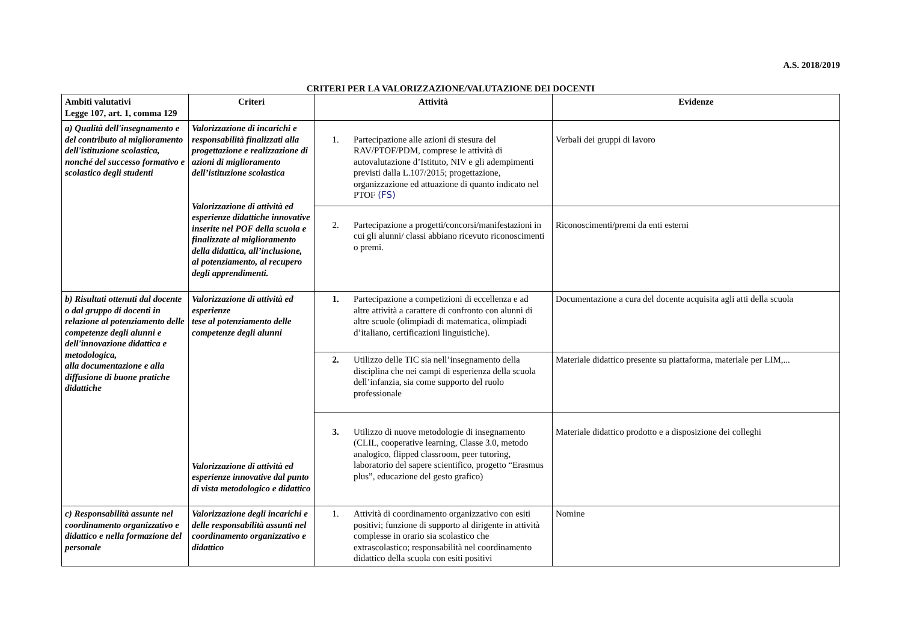A.S. 2018/2019
CRITERI PER LA VALORIZZAZIONE/VALUTAZIONE DEI DOCENTI
| Ambiti valutativi Legge 107, art. 1, comma 129 | Criteri | Attività | Evidenze |
| --- | --- | --- | --- |
| a) Qualità dell'insegnamento e del contributo al miglioramento dell'istituzione scolastica, nonché del successo formativo e scolastico degli studenti | Valorizzazione di incarichi e responsabilità finalizzati alla progettazione e realizzazione di azioni di miglioramento dell’istituzione scolastica Valorizzazione di attività ed esperienze didattiche innovative inserite nel POF della scuola e finalizzate al miglioramento della didattica, all’inclusione, al potenziamento, al recupero degli apprendimenti. | 1. Partecipazione alle azioni di stesura del RAV/PTOF/PDM, comprese le attività di autovalutazione d’Istituto, NIV e gli adempimenti previsti dalla L.107/2015; progettazione, organizzazione ed attuazione di quanto indicato nel PTOF (FS) | Verbali dei gruppi di lavoro |
| | | 2. Partecipazione a progetti/concorsi/manifestazioni in cui gli alunni/ classi abbiano ricevuto riconoscimenti o premi. | Riconoscimenti/premi da enti esterni |
| b) Risultati ottenuti dal docente o dal gruppo di docenti in relazione al potenziamento delle competenze degli alunni e dell'innovazione didattica e metodologica, alla documentazione e alla diffusione di buone pratiche didattiche | Valorizzazione di attività ed esperienze tese al potenziamento delle competenze degli alunni Valorizzazione di attività ed esperienze innovative dal punto di vista metodologico e didattico | 1. Partecipazione a competizioni di eccellenza e ad altre attività a carattere di confronto con alunni di altre scuole (olimpiadi di matematica, olimpiadi d’italiano, certificazioni linguistiche). | Documentazione a cura del docente acquisita agli atti della scuola |
| | | 2. Utilizzo delle TIC sia nell’insegnamento della disciplina che nei campi di esperienza della scuola dell’infanzia, sia come supporto del ruolo professionale | Materiale didattico presente su piattaforma, materiale per LIM,... |
| | | 3. Utilizzo di nuove metodologie di insegnamento (CLIL, cooperative learning, Classe 3.0, metodo analogico, flipped classroom, peer tutoring, laboratorio del sapere scientifico, progetto “Erasmus plus”, educazione del gesto grafico) | Materiale didattico prodotto e a disposizione dei colleghi |
| c) Responsabilità assunte nel coordinamento organizzativo e didattico e nella formazione del personale | Valorizzazione degli incarichi e delle responsabilità assunti nel coordinamento organizzativo e didattico | 1. Attività di coordinamento organizzativo con esiti positivi; funzione di supporto al dirigente in attività complesse in orario sia scolastico che extrascolastico; responsabilità nel coordinamento didattico della scuola con esiti positivi | Nomine |